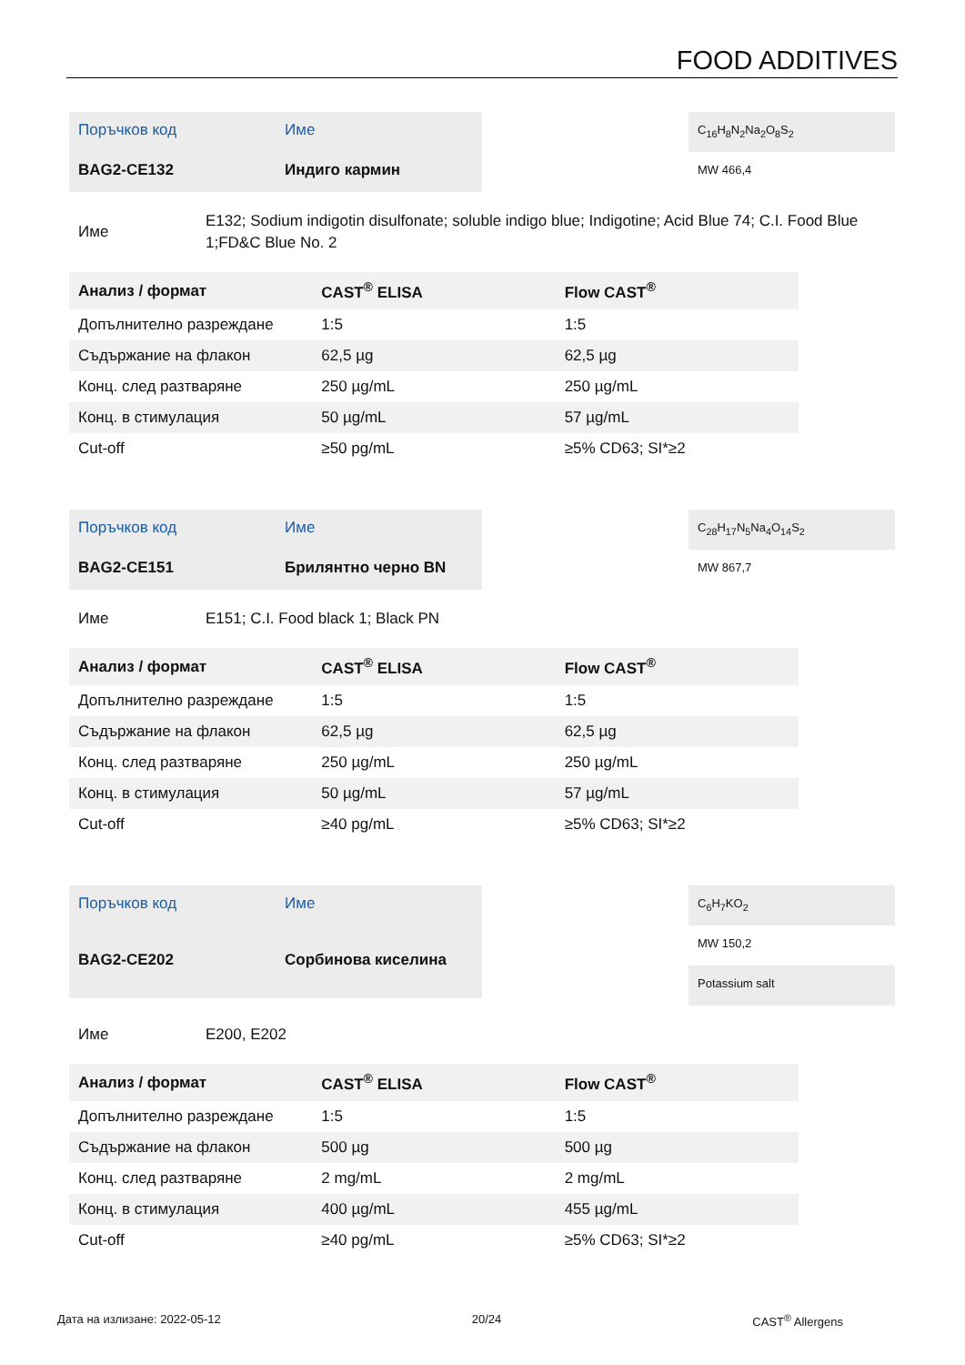FOOD ADDITIVES
Поръчков код
Име
BAG2-CE132
Индиго кармин
C<sub>16</sub>H<sub>8</sub>N<sub>2</sub>Na<sub>2</sub>O<sub>8</sub>S<sub>2</sub>
MW 466,4
Име
E132; Sodium indigotin disulfonate; soluble indigo blue; Indigotine; Acid Blue 74; C.I. Food Blue 1;FD&C Blue No. 2
| Анализ / формат | CAST<sup>®</sup> ELISA | Flow CAST<sup>®</sup> |
| --- | --- | --- |
| Допълнително разреждане | 1:5 | 1:5 |
| Съдържание на флакон | 62,5 µg | 62,5 µg |
| Конц. след разтваряне | 250 µg/mL | 250 µg/mL |
| Конц. в стимулация | 50 µg/mL | 57 µg/mL |
| Cut-off | ≥50 pg/mL | ≥5% CD63; SI*≥2 |
Поръчков код
Име
BAG2-CE151
Брилянтно черно BN
C<sub>28</sub>H<sub>17</sub>N<sub>5</sub>Na<sub>4</sub>O<sub>14</sub>S<sub>2</sub>
MW 867,7
Име
E151; C.I. Food black 1; Black PN
| Анализ / формат | CAST<sup>®</sup> ELISA | Flow CAST<sup>®</sup> |
| --- | --- | --- |
| Допълнително разреждане | 1:5 | 1:5 |
| Съдържание на флакон | 62,5 µg | 62,5 µg |
| Конц. след разтваряне | 250 µg/mL | 250 µg/mL |
| Конц. в стимулация | 50 µg/mL | 57 µg/mL |
| Cut-off | ≥40 pg/mL | ≥5% CD63; SI*≥2 |
Поръчков код
Име
BAG2-CE202
Сорбинова киселина
C<sub>6</sub>H<sub>7</sub>KO<sub>2</sub>
MW 150,2
Potassium salt
Име
E200, E202
| Анализ / формат | CAST<sup>®</sup> ELISA | Flow CAST<sup>®</sup> |
| --- | --- | --- |
| Допълнително разреждане | 1:5 | 1:5 |
| Съдържание на флакон | 500 µg | 500 µg |
| Конц. след разтваряне | 2 mg/mL | 2 mg/mL |
| Конц. в стимулация | 400 µg/mL | 455 µg/mL |
| Cut-off | ≥40 pg/mL | ≥5% CD63; SI*≥2 |
Дата на излизане: 2022-05-12 20/24 CAST<sup>®</sup> Allergens